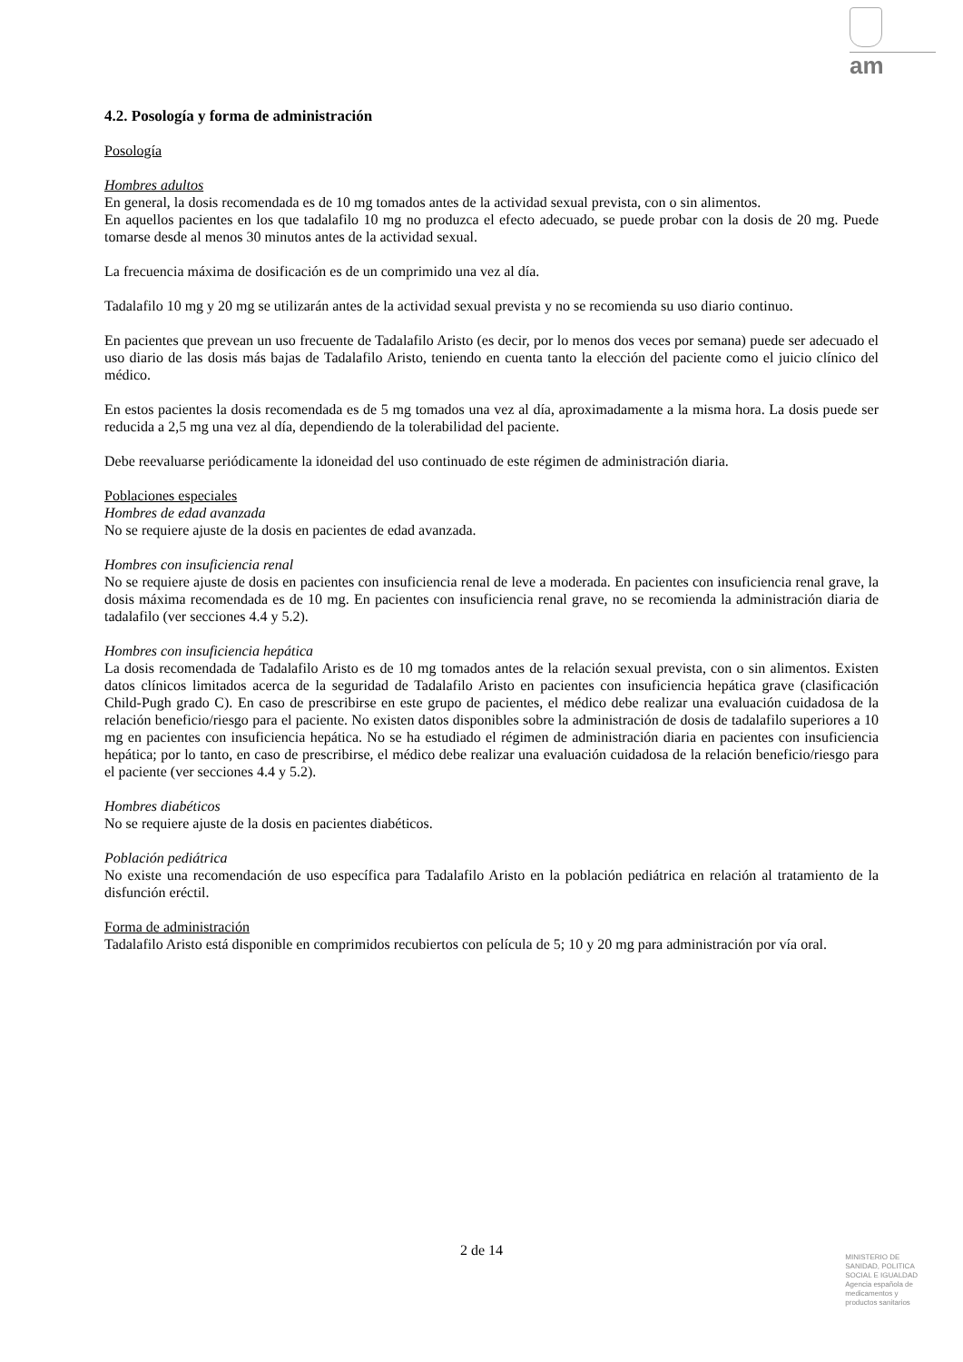am
4.2. Posología y forma de administración
Posología
Hombres adultos
En general, la dosis recomendada es de 10 mg tomados antes de la actividad sexual prevista, con o sin alimentos.
En aquellos pacientes en los que tadalafilo 10 mg no produzca el efecto adecuado, se puede probar con la dosis de 20 mg. Puede tomarse desde al menos 30 minutos antes de la actividad sexual.
La frecuencia máxima de dosificación es de un comprimido una vez al día.
Tadalafilo 10 mg y 20 mg se utilizarán antes de la actividad sexual prevista y no se recomienda su uso diario continuo.
En pacientes que prevean un uso frecuente de Tadalafilo Aristo (es decir, por lo menos dos veces por semana) puede ser adecuado el uso diario de las dosis más bajas de Tadalafilo Aristo, teniendo en cuenta tanto la elección del paciente como el juicio clínico del médico.
En estos pacientes la dosis recomendada es de 5 mg tomados una vez al día, aproximadamente a la misma hora. La dosis puede ser reducida a 2,5 mg una vez al día, dependiendo de la tolerabilidad del paciente.
Debe reevaluarse periódicamente la idoneidad del uso continuado de este régimen de administración diaria.
Poblaciones especiales
Hombres de edad avanzada
No se requiere ajuste de la dosis en pacientes de edad avanzada.
Hombres con insuficiencia renal
No se requiere ajuste de dosis en pacientes con insuficiencia renal de leve a moderada. En pacientes con insuficiencia renal grave, la dosis máxima recomendada es de 10 mg. En pacientes con insuficiencia renal grave, no se recomienda la administración diaria de tadalafilo (ver secciones 4.4 y 5.2).
Hombres con insuficiencia hepática
La dosis recomendada de Tadalafilo Aristo es de 10 mg tomados antes de la relación sexual prevista, con o sin alimentos. Existen datos clínicos limitados acerca de la seguridad de Tadalafilo Aristo en pacientes con insuficiencia hepática grave (clasificación Child-Pugh grado C). En caso de prescribirse en este grupo de pacientes, el médico debe realizar una evaluación cuidadosa de la relación beneficio/riesgo para el paciente. No existen datos disponibles sobre la administración de dosis de tadalafilo superiores a 10 mg en pacientes con insuficiencia hepática. No se ha estudiado el régimen de administración diaria en pacientes con insuficiencia hepática; por lo tanto, en caso de prescribirse, el médico debe realizar una evaluación cuidadosa de la relación beneficio/riesgo para el paciente (ver secciones 4.4 y 5.2).
Hombres diabéticos
No se requiere ajuste de la dosis en pacientes diabéticos.
Población pediátrica
No existe una recomendación de uso específica para Tadalafilo Aristo en la población pediátrica en relación al tratamiento de la disfunción eréctil.
Forma de administración
Tadalafilo Aristo está disponible en comprimidos recubiertos con película de 5; 10 y 20 mg para administración por vía oral.
2 de 14
MINISTERIO DE
SANIDAD, POLITICA
SOCIAL E IGUALDAD
Agencia española de
medicamentos y
productos sanitarios